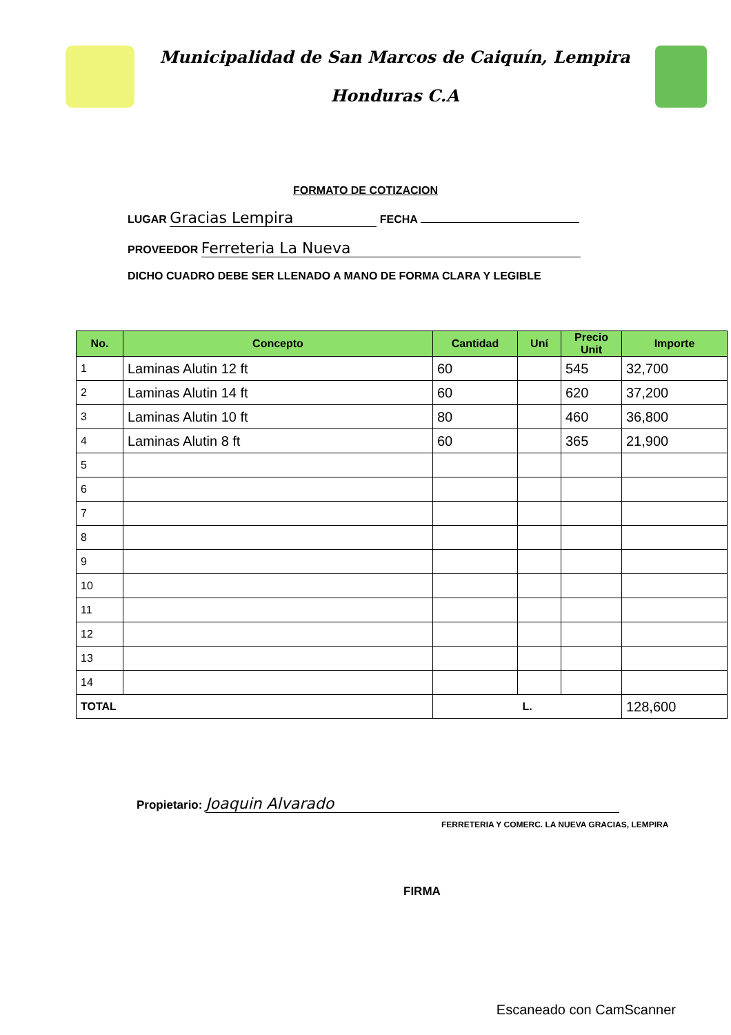Municipalidad de San Marcos de Caiquín, Lempira
Honduras C.A
FORMATO DE COTIZACION
LUGAR Gracias Lempira FECHA
PROVEEDOR Ferreteria La Nueva
DICHO CUADRO DEBE SER LLENADO A MANO DE FORMA CLARA Y LEGIBLE
| No. | Concepto | Cantidad | Uní | Precio Unit | Importe |
| --- | --- | --- | --- | --- | --- |
| 1 | Laminas Alutin 12 ft | 60 | | 545 | 32,700 |
| 2 | Laminas Alutin 14 ft | 60 | | 620 | 37,200 |
| 3 | Laminas Alutin 10 ft | 80 | | 460 | 36,800 |
| 4 | Laminas Alutin 8 ft | 60 | | 365 | 21,900 |
| 5 | | | | | |
| 6 | | | | | |
| 7 | | | | | |
| 8 | | | | | |
| 9 | | | | | |
| 10 | | | | | |
| 11 | | | | | |
| 12 | | | | | |
| 13 | | | | | |
| 14 | | | | | |
| TOTAL | | L. | | | 128,600 |
Propietario: Joaquin Alvarado
FERRETERIA Y COMERC. LA NUEVA GRACIAS, LEMPIRA
FIRMA
Escaneado con CamScanner